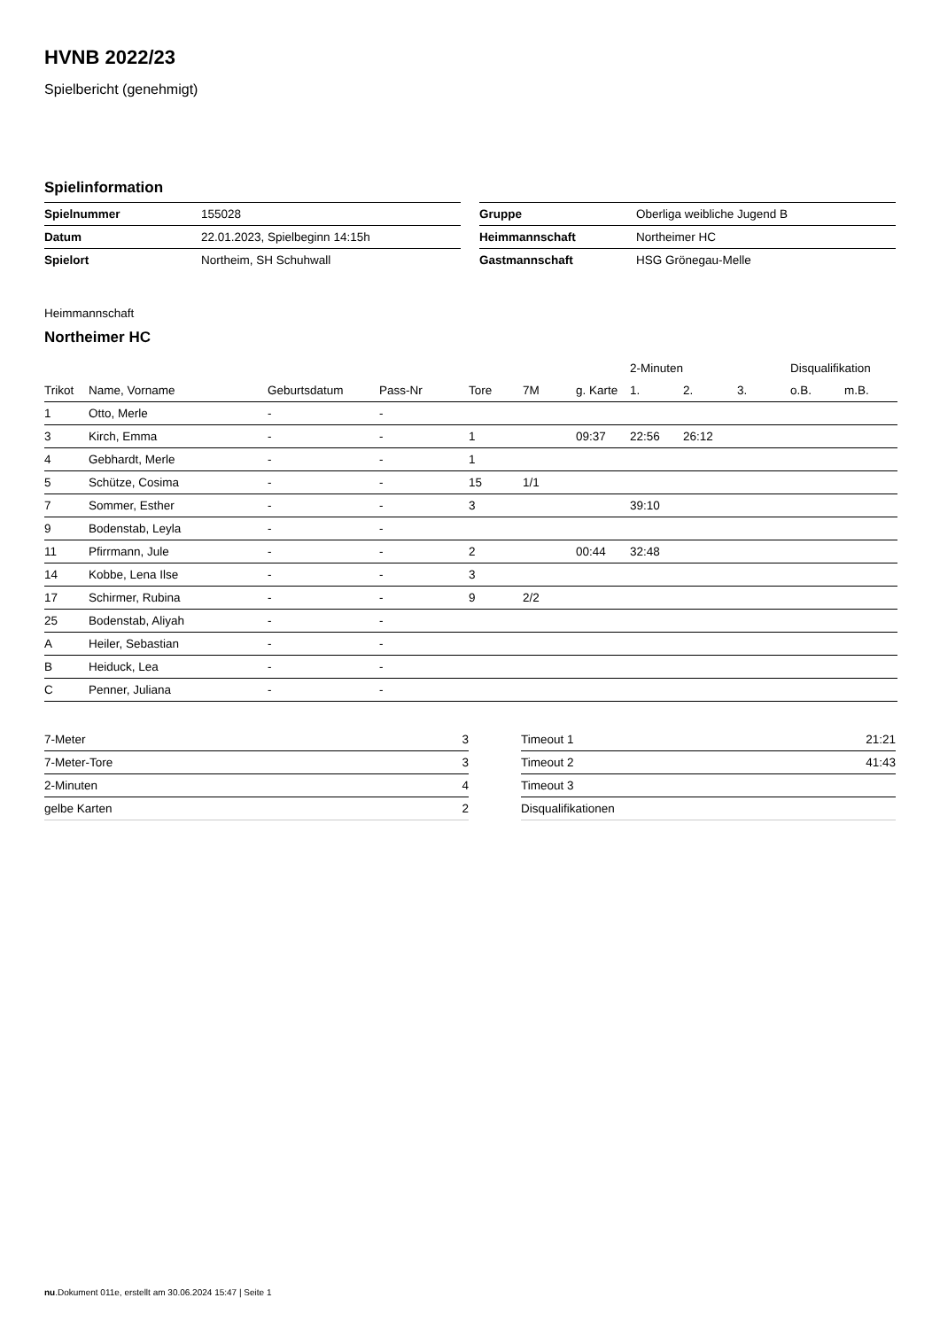HVNB 2022/23
Spielbericht (genehmigt)
Spielinformation
| Spielnummer | 155028 |
| Datum | 22.01.2023, Spielbeginn 14:15h |
| Spielort | Northeim, SH Schuhwall |
| Gruppe | Oberliga weibliche Jugend B |
| Heimmannschaft | Northeimer HC |
| Gastmannschaft | HSG Grönegau-Melle |
Heimmannschaft
Northeimer HC
| | | | | | | | 2-Minuten | | | Disqualifikation | |
| --- | --- | --- | --- | --- | --- | --- | --- | --- | --- | --- | --- |
| Trikot | Name, Vorname | Geburtsdatum | Pass-Nr | Tore | 7M | g. Karte | 1. | 2. | 3. | o.B. | m.B. |
| 1 | Otto, Merle | - | - | | | | | | | | |
| 3 | Kirch, Emma | - | - | 1 | | 09:37 | 22:56 | 26:12 | | | |
| 4 | Gebhardt, Merle | - | - | 1 | | | | | | | |
| 5 | Schütze, Cosima | - | - | 15 | 1/1 | | | | | | |
| 7 | Sommer, Esther | - | - | 3 | | | 39:10 | | | | |
| 9 | Bodenstab, Leyla | - | - | | | | | | | | |
| 11 | Pfirrmann, Jule | - | - | 2 | | 00:44 | 32:48 | | | | |
| 14 | Kobbe, Lena Ilse | - | - | 3 | | | | | | | |
| 17 | Schirmer, Rubina | - | - | 9 | 2/2 | | | | | | |
| 25 | Bodenstab, Aliyah | - | - | | | | | | | | |
| A | Heiler, Sebastian | - | - | | | | | | | | |
| B | Heiduck, Lea | - | - | | | | | | | | |
| C | Penner, Juliana | - | - | | | | | | | | |
| 7-Meter | 3 |
| 7-Meter-Tore | 3 |
| 2-Minuten | 4 |
| gelbe Karten | 2 |
| Timeout 1 | 21:21 |
| Timeout 2 | 41:43 |
| Timeout 3 | |
| Disqualifikationen | |
nu.Dokument 011e, erstellt am 30.06.2024 15:47 | Seite 1